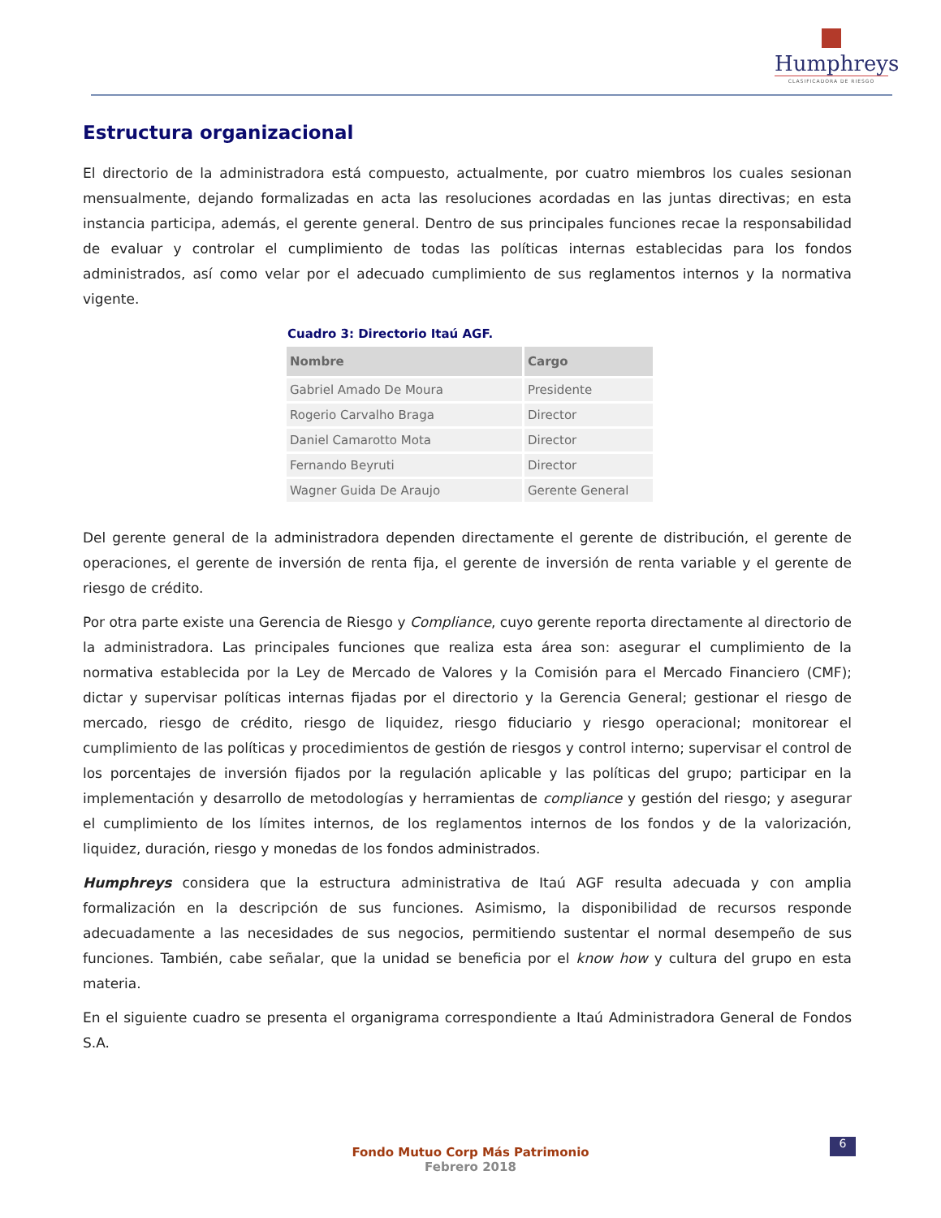Humphreys
CLASIFICADORA DE RIESGO
Estructura organizacional
El directorio de la administradora está compuesto, actualmente, por cuatro miembros los cuales sesionan mensualmente, dejando formalizadas en acta las resoluciones acordadas en las juntas directivas; en esta instancia participa, además, el gerente general. Dentro de sus principales funciones recae la responsabilidad de evaluar y controlar el cumplimiento de todas las políticas internas establecidas para los fondos administrados, así como velar por el adecuado cumplimiento de sus reglamentos internos y la normativa vigente.
Cuadro 3: Directorio Itaú AGF.
| Nombre | Cargo |
| --- | --- |
| Gabriel Amado De Moura | Presidente |
| Rogerio Carvalho Braga | Director |
| Daniel Camarotto Mota | Director |
| Fernando Beyruti | Director |
| Wagner Guida De Araujo | Gerente General |
Del gerente general de la administradora dependen directamente el gerente de distribución, el gerente de operaciones, el gerente de inversión de renta fija, el gerente de inversión de renta variable y el gerente de riesgo de crédito.
Por otra parte existe una Gerencia de Riesgo y Compliance, cuyo gerente reporta directamente al directorio de la administradora. Las principales funciones que realiza esta área son: asegurar el cumplimiento de la normativa establecida por la Ley de Mercado de Valores y la Comisión para el Mercado Financiero (CMF); dictar y supervisar políticas internas fijadas por el directorio y la Gerencia General; gestionar el riesgo de mercado, riesgo de crédito, riesgo de liquidez, riesgo fiduciario y riesgo operacional; monitorear el cumplimiento de las políticas y procedimientos de gestión de riesgos y control interno; supervisar el control de los porcentajes de inversión fijados por la regulación aplicable y las políticas del grupo; participar en la implementación y desarrollo de metodologías y herramientas de compliance y gestión del riesgo; y asegurar el cumplimiento de los límites internos, de los reglamentos internos de los fondos y de la valorización, liquidez, duración, riesgo y monedas de los fondos administrados.
Humphreys considera que la estructura administrativa de Itaú AGF resulta adecuada y con amplia formalización en la descripción de sus funciones. Asimismo, la disponibilidad de recursos responde adecuadamente a las necesidades de sus negocios, permitiendo sustentar el normal desempeño de sus funciones. También, cabe señalar, que la unidad se beneficia por el know how y cultura del grupo en esta materia.
En el siguiente cuadro se presenta el organigrama correspondiente a Itaú Administradora General de Fondos S.A.
6
Fondo Mutuo Corp Más Patrimonio
Febrero 2018